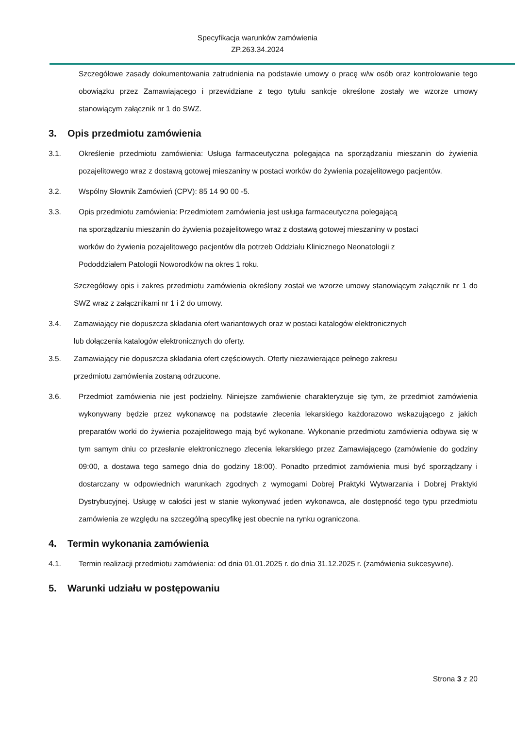Specyfikacja warunków zamówienia
ZP.263.34.2024
Szczegółowe zasady dokumentowania zatrudnienia na podstawie umowy o pracę w/w osób oraz kontrolowanie tego obowiązku przez Zamawiającego i przewidziane z tego tytułu sankcje określone zostały we wzorze umowy stanowiącym załącznik nr 1 do SWZ.
3. Opis przedmiotu zamówienia
3.1. Określenie przedmiotu zamówienia: Usługa farmaceutyczna polegająca na sporządzaniu mieszanin do żywienia pozajelitowego wraz z dostawą gotowej mieszaniny w postaci worków do żywienia pozajelitowego pacjentów.
3.2. Wspólny Słownik Zamówień (CPV): 85 14 90 00 -5.
3.3. Opis przedmiotu zamówienia: Przedmiotem zamówienia jest usługa farmaceutyczna polegającą
na sporządzaniu mieszanin do żywienia pozajelitowego wraz z dostawą gotowej mieszaniny w postaci
worków do żywienia pozajelitowego pacjentów dla potrzeb Oddziału Klinicznego Neonatologii z
Pododdziałem Patologii Noworodków na okres 1 roku.
Szczegółowy opis i zakres przedmiotu zamówienia określony został we wzorze umowy stanowiącym załącznik nr 1 do SWZ wraz z załącznikami nr 1 i 2 do umowy.
3.4. Zamawiający nie dopuszcza składania ofert wariantowych oraz w postaci katalogów elektronicznych
lub dołączenia katalogów elektronicznych do oferty.
3.5. Zamawiający nie dopuszcza składania ofert częściowych. Oferty niezawierające pełnego zakresu
przedmiotu zamówienia zostaną odrzucone.
3.6. Przedmiot zamówienia nie jest podzielny. Niniejsze zamówienie charakteryzuje się tym, że przedmiot zamówienia wykonywany będzie przez wykonawcę na podstawie zlecenia lekarskiego każdorazowo wskazującego z jakich preparatów worki do żywienia pozajelitowego mają być wykonane. Wykonanie przedmiotu zamówienia odbywa się w tym samym dniu co przesłanie elektronicznego zlecenia lekarskiego przez Zamawiającego (zamówienie do godziny 09:00, a dostawa tego samego dnia do godziny 18:00). Ponadto przedmiot zamówienia musi być sporządzany i dostarczany w odpowiednich warunkach zgodnych z wymogami Dobrej Praktyki Wytwarzania i Dobrej Praktyki Dystrybucyjnej. Usługę w całości jest w stanie wykonywać jeden wykonawca, ale dostępność tego typu przedmiotu zamówienia ze względu na szczególną specyfikę jest obecnie na rynku ograniczona.
4. Termin wykonania zamówienia
4.1. Termin realizacji przedmiotu zamówienia: od dnia 01.01.2025 r. do dnia 31.12.2025 r. (zamówienia sukcesywne).
5. Warunki udziału w postępowaniu
Strona 3 z 20